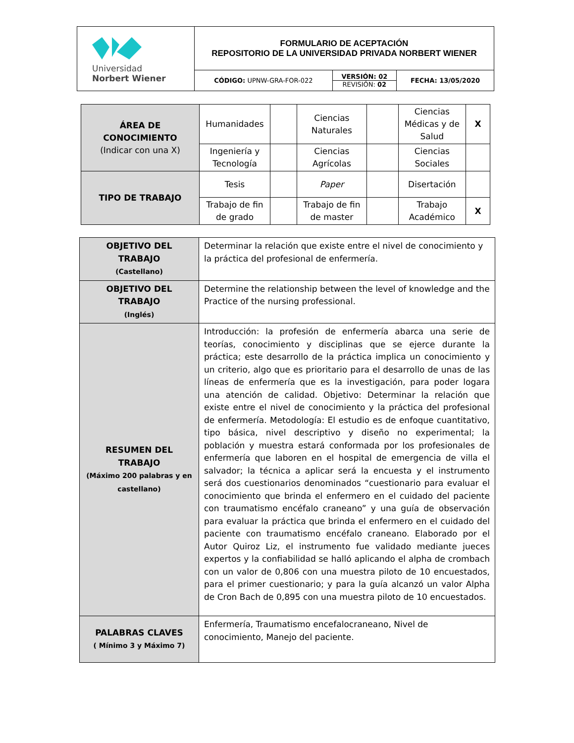| Universidad Norbert Wiener | FORMULARIO DE ACEPTACIÓN REPOSITORIO DE LA UNIVERSIDAD PRIVADA NORBERT WIENER | | |
| | CÓDIGO: UPNW-GRA-FOR-022 | VERSIÓN: 02 REVISIÓN: 02 | FECHA: 13/05/2020 |
| ÁREA DE CONOCIMIENTO (Indicar con una X) | Humanidades | | Ciencias Naturales | | Ciencias Médicas y de Salud | X |
| | Ingeniería y Tecnología | | Ciencias Agrícolas | | Ciencias Sociales | |
| TIPO DE TRABAJO | Tesis | | Paper | | Disertación | |
| | Trabajo de fin de grado | | Trabajo de fin de master | | Trabajo Académico | X |
| OBJETIVO DEL TRABAJO (Castellano) | Determinar la relación que existe entre el nivel de conocimiento y la práctica del profesional de enfermería. |
| OBJETIVO DEL TRABAJO (Inglés) | Determine the relationship between the level of knowledge and the Practice of the nursing professional. |
| RESUMEN DEL TRABAJO (Máximo 200 palabras y en castellano) | Introducción: la profesión de enfermería abarca una serie de teorías, conocimiento y disciplinas que se ejerce durante la práctica; este desarrollo de la práctica implica un conocimiento y un criterio, algo que es prioritario para el desarrollo de unas de las líneas de enfermería que es la investigación, para poder logara una atención de calidad. Objetivo: Determinar la relación que existe entre el nivel de conocimiento y la práctica del profesional de enfermería. Metodología: El estudio es de enfoque cuantitativo, tipo básica, nivel descriptivo y diseño no experimental; la población y muestra estará conformada por los profesionales de enfermería que laboren en el hospital de emergencia de villa el salvador; la técnica a aplicar será la encuesta y el instrumento será dos cuestionarios denominados “cuestionario para evaluar el conocimiento que brinda el enfermero en el cuidado del paciente con traumatismo encéfalo craneano” y una guía de observación para evaluar la práctica que brinda el enfermero en el cuidado del paciente con traumatismo encéfalo craneano. Elaborado por el Autor Quiroz Liz, el instrumento fue validado mediante jueces expertos y la confiabilidad se halló aplicando el alpha de crombach con un valor de 0,806 con una muestra piloto de 10 encuestados, para el primer cuestionario; y para la guía alcanzó un valor Alpha de Cron Bach de 0,895 con una muestra piloto de 10 encuestados. |
| PALABRAS CLAVES ( Mínimo 3 y Máximo 7) | Enfermería, Traumatismo encefalocraneano, Nivel de conocimiento, Manejo del paciente. |